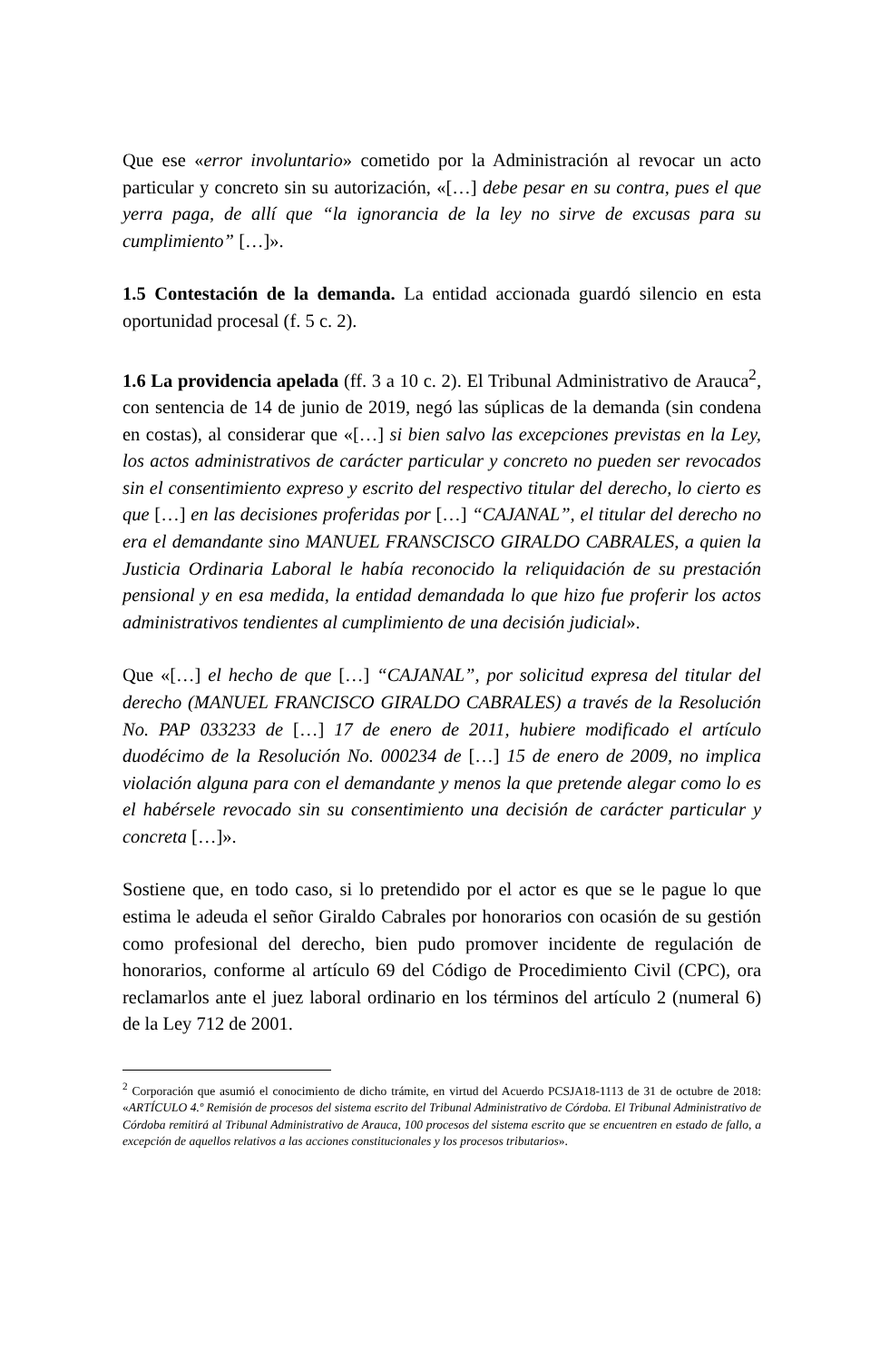Que ese «error involuntario» cometido por la Administración al revocar un acto particular y concreto sin su autorización, «[…] debe pesar en su contra, pues el que yerra paga, de allí que “la ignorancia de la ley no sirve de excusas para su cumplimiento” […]».
1.5 Contestación de la demanda. La entidad accionada guardó silencio en esta oportunidad procesal (f. 5 c. 2).
1.6 La providencia apelada (ff. 3 a 10 c. 2). El Tribunal Administrativo de Arauca<sup>2</sup>, con sentencia de 14 de junio de 2019, negó las súplicas de la demanda (sin condena en costas), al considerar que «[…] si bien salvo las excepciones previstas en la Ley, los actos administrativos de carácter particular y concreto no pueden ser revocados sin el consentimiento expreso y escrito del respectivo titular del derecho, lo cierto es que […] en las decisiones proferidas por […] “CAJANAL”, el titular del derecho no era el demandante sino MANUEL FRANSCISCO GIRALDO CABRALES, a quien la Justicia Ordinaria Laboral le había reconocido la reliquidación de su prestación pensional y en esa medida, la entidad demandada lo que hizo fue proferir los actos administrativos tendientes al cumplimiento de una decisión judicial».
Que «[…] el hecho de que […] “CAJANAL”, por solicitud expresa del titular del derecho (MANUEL FRANCISCO GIRALDO CABRALES) a través de la Resolución No. PAP 033233 de […] 17 de enero de 2011, hubiere modificado el artículo duodécimo de la Resolución No. 000234 de […] 15 de enero de 2009, no implica violación alguna para con el demandante y menos la que pretende alegar como lo es el habérsele revocado sin su consentimiento una decisión de carácter particular y concreta […]».
Sostiene que, en todo caso, si lo pretendido por el actor es que se le pague lo que estima le adeuda el señor Giraldo Cabrales por honorarios con ocasión de su gestión como profesional del derecho, bien pudo promover incidente de regulación de honorarios, conforme al artículo 69 del Código de Procedimiento Civil (CPC), ora reclamarlos ante el juez laboral ordinario en los términos del artículo 2 (numeral 6) de la Ley 712 de 2001.
<sup>2</sup> Corporación que asumió el conocimiento de dicho trámite, en virtud del Acuerdo PCSJA18-1113 de 31 de octubre de 2018: «ARTÍCULO 4.º Remisión de procesos del sistema escrito del Tribunal Administrativo de Córdoba. El Tribunal Administrativo de Córdoba remitirá al Tribunal Administrativo de Arauca, 100 procesos del sistema escrito que se encuentren en estado de fallo, a excepción de aquellos relativos a las acciones constitucionales y los procesos tributarios».